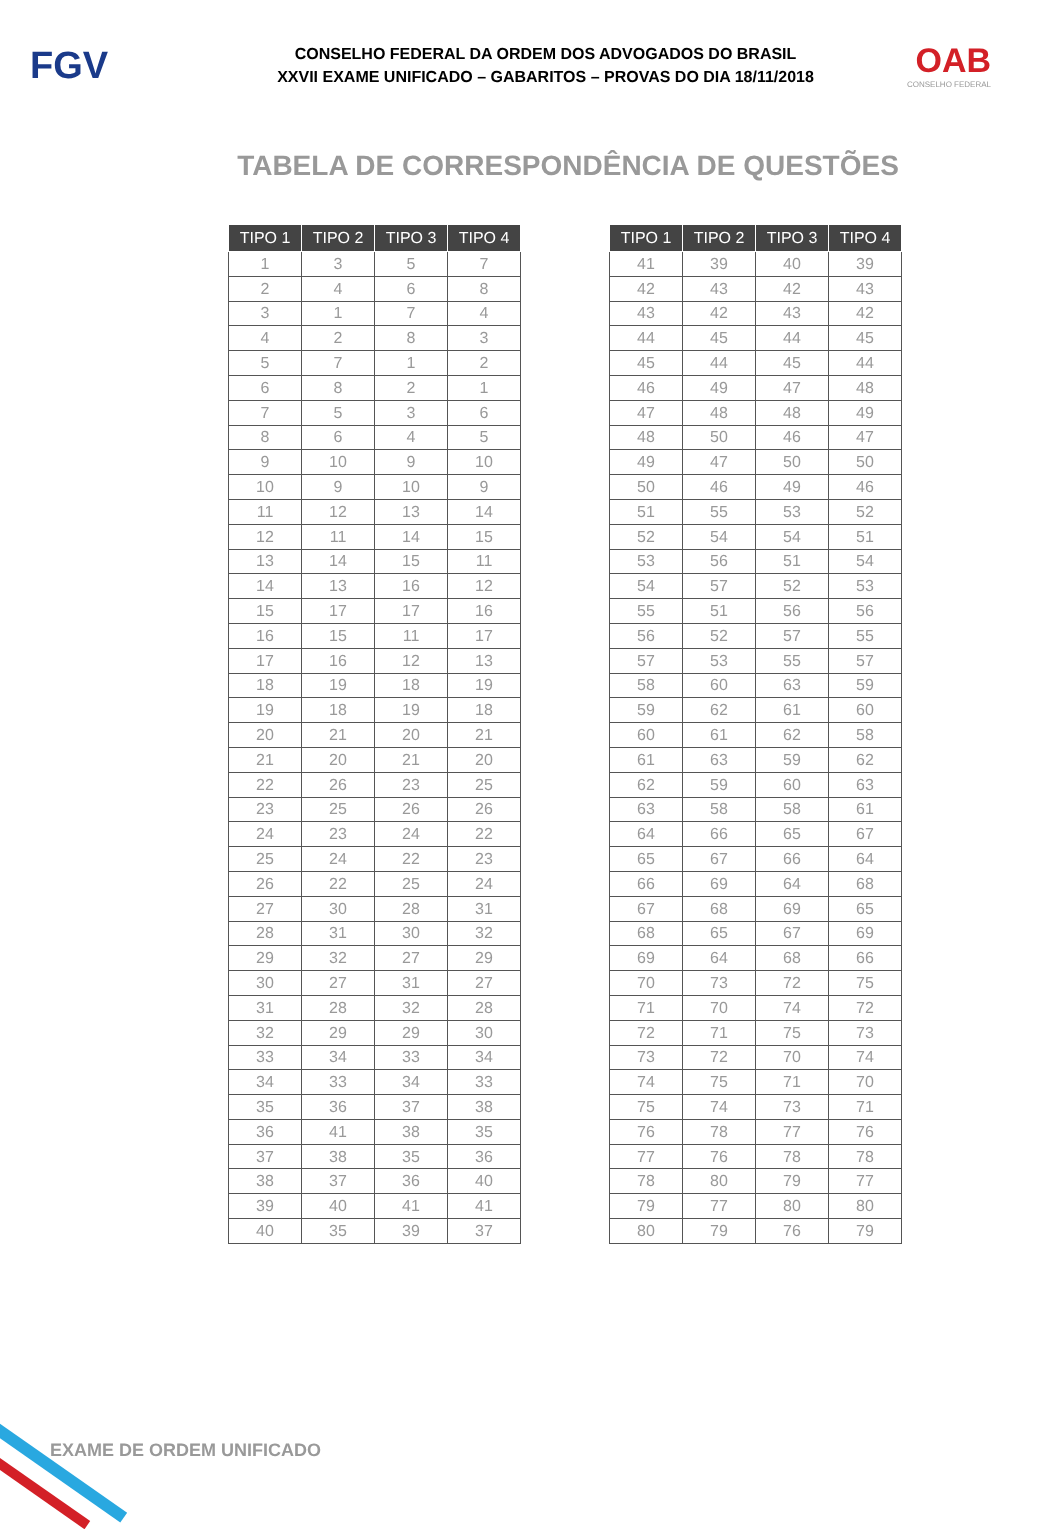FGV
CONSELHO FEDERAL DA ORDEM DOS ADVOGADOS DO BRASIL
XXVII EXAME UNIFICADO – GABARITOS – PROVAS DO DIA 18/11/2018
OAB
CONSELHO FEDERAL
TABELA DE CORRESPONDÊNCIA DE QUESTÕES
| TIPO 1 | TIPO 2 | TIPO 3 | TIPO 4 |
| --- | --- | --- | --- |
| 1 | 3 | 5 | 7 |
| 2 | 4 | 6 | 8 |
| 3 | 1 | 7 | 4 |
| 4 | 2 | 8 | 3 |
| 5 | 7 | 1 | 2 |
| 6 | 8 | 2 | 1 |
| 7 | 5 | 3 | 6 |
| 8 | 6 | 4 | 5 |
| 9 | 10 | 9 | 10 |
| 10 | 9 | 10 | 9 |
| 11 | 12 | 13 | 14 |
| 12 | 11 | 14 | 15 |
| 13 | 14 | 15 | 11 |
| 14 | 13 | 16 | 12 |
| 15 | 17 | 17 | 16 |
| 16 | 15 | 11 | 17 |
| 17 | 16 | 12 | 13 |
| 18 | 19 | 18 | 19 |
| 19 | 18 | 19 | 18 |
| 20 | 21 | 20 | 21 |
| 21 | 20 | 21 | 20 |
| 22 | 26 | 23 | 25 |
| 23 | 25 | 26 | 26 |
| 24 | 23 | 24 | 22 |
| 25 | 24 | 22 | 23 |
| 26 | 22 | 25 | 24 |
| 27 | 30 | 28 | 31 |
| 28 | 31 | 30 | 32 |
| 29 | 32 | 27 | 29 |
| 30 | 27 | 31 | 27 |
| 31 | 28 | 32 | 28 |
| 32 | 29 | 29 | 30 |
| 33 | 34 | 33 | 34 |
| 34 | 33 | 34 | 33 |
| 35 | 36 | 37 | 38 |
| 36 | 41 | 38 | 35 |
| 37 | 38 | 35 | 36 |
| 38 | 37 | 36 | 40 |
| 39 | 40 | 41 | 41 |
| 40 | 35 | 39 | 37 |
| TIPO 1 | TIPO 2 | TIPO 3 | TIPO 4 |
| --- | --- | --- | --- |
| 41 | 39 | 40 | 39 |
| 42 | 43 | 42 | 43 |
| 43 | 42 | 43 | 42 |
| 44 | 45 | 44 | 45 |
| 45 | 44 | 45 | 44 |
| 46 | 49 | 47 | 48 |
| 47 | 48 | 48 | 49 |
| 48 | 50 | 46 | 47 |
| 49 | 47 | 50 | 50 |
| 50 | 46 | 49 | 46 |
| 51 | 55 | 53 | 52 |
| 52 | 54 | 54 | 51 |
| 53 | 56 | 51 | 54 |
| 54 | 57 | 52 | 53 |
| 55 | 51 | 56 | 56 |
| 56 | 52 | 57 | 55 |
| 57 | 53 | 55 | 57 |
| 58 | 60 | 63 | 59 |
| 59 | 62 | 61 | 60 |
| 60 | 61 | 62 | 58 |
| 61 | 63 | 59 | 62 |
| 62 | 59 | 60 | 63 |
| 63 | 58 | 58 | 61 |
| 64 | 66 | 65 | 67 |
| 65 | 67 | 66 | 64 |
| 66 | 69 | 64 | 68 |
| 67 | 68 | 69 | 65 |
| 68 | 65 | 67 | 69 |
| 69 | 64 | 68 | 66 |
| 70 | 73 | 72 | 75 |
| 71 | 70 | 74 | 72 |
| 72 | 71 | 75 | 73 |
| 73 | 72 | 70 | 74 |
| 74 | 75 | 71 | 70 |
| 75 | 74 | 73 | 71 |
| 76 | 78 | 77 | 76 |
| 77 | 76 | 78 | 78 |
| 78 | 80 | 79 | 77 |
| 79 | 77 | 80 | 80 |
| 80 | 79 | 76 | 79 |
EXAME DE ORDEM UNIFICADO